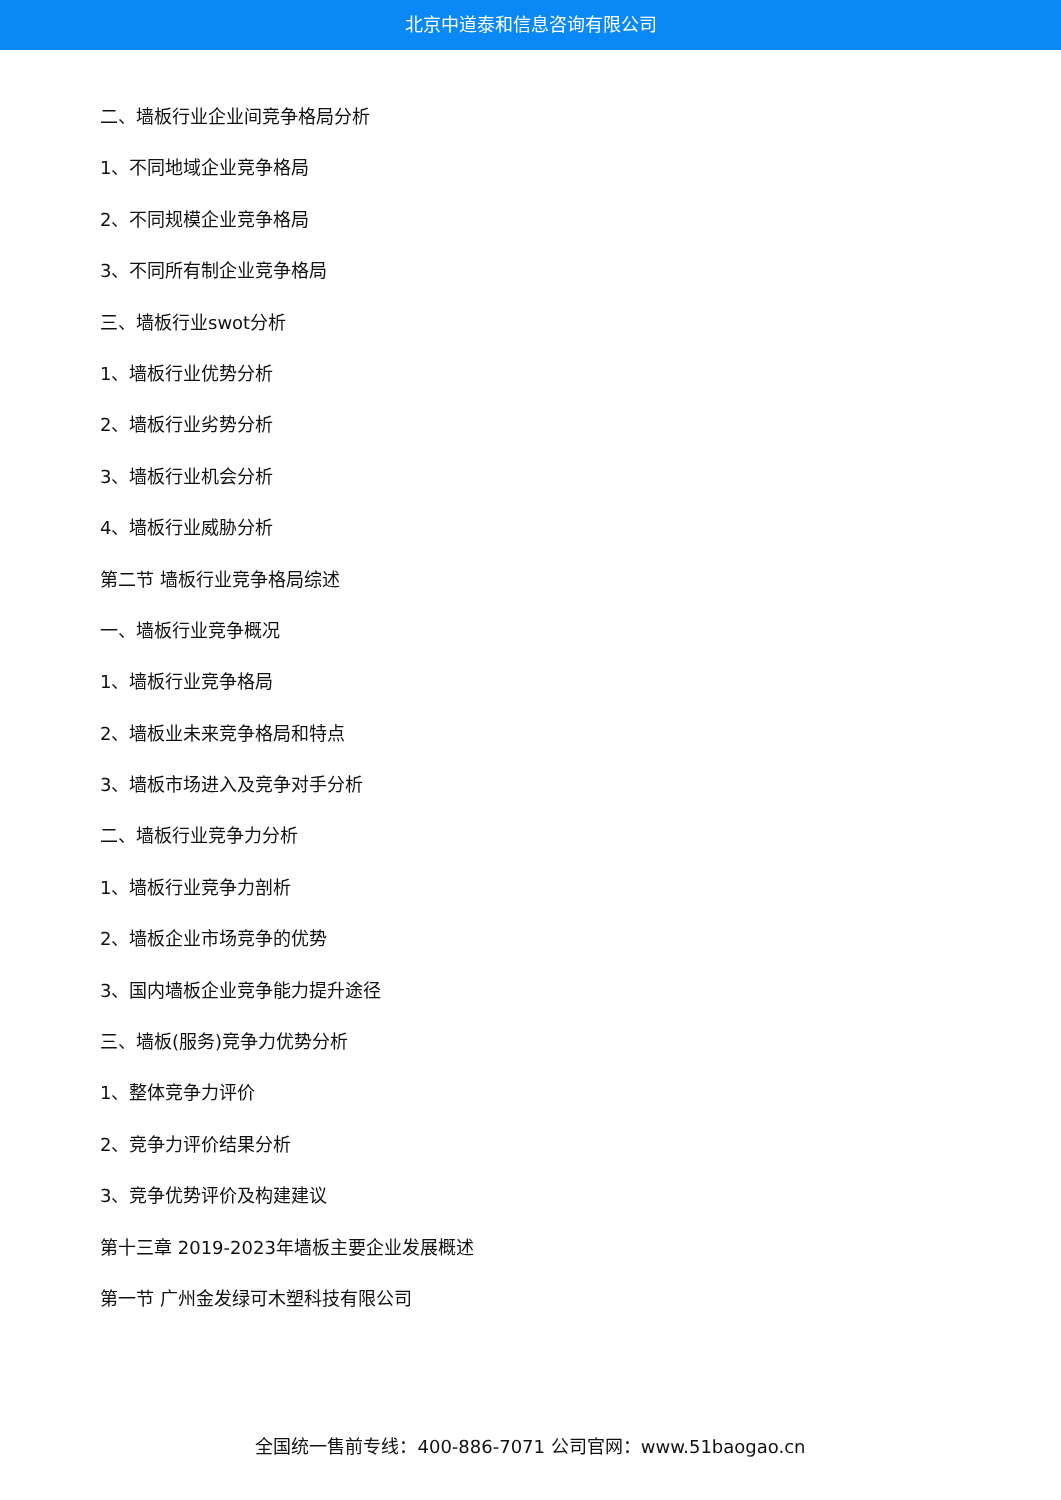北京中道泰和信息咨询有限公司
二、墙板行业企业间竞争格局分析
1、不同地域企业竞争格局
2、不同规模企业竞争格局
3、不同所有制企业竞争格局
三、墙板行业swot分析
1、墙板行业优势分析
2、墙板行业劣势分析
3、墙板行业机会分析
4、墙板行业威胁分析
第二节 墙板行业竞争格局综述
一、墙板行业竞争概况
1、墙板行业竞争格局
2、墙板业未来竞争格局和特点
3、墙板市场进入及竞争对手分析
二、墙板行业竞争力分析
1、墙板行业竞争力剖析
2、墙板企业市场竞争的优势
3、国内墙板企业竞争能力提升途径
三、墙板(服务)竞争力优势分析
1、整体竞争力评价
2、竞争力评价结果分析
3、竞争优势评价及构建建议
第十三章 2019-2023年墙板主要企业发展概述
第一节 广州金发绿可木塑科技有限公司
全国统一售前专线：400-886-7071 公司官网：www.51baogao.cn